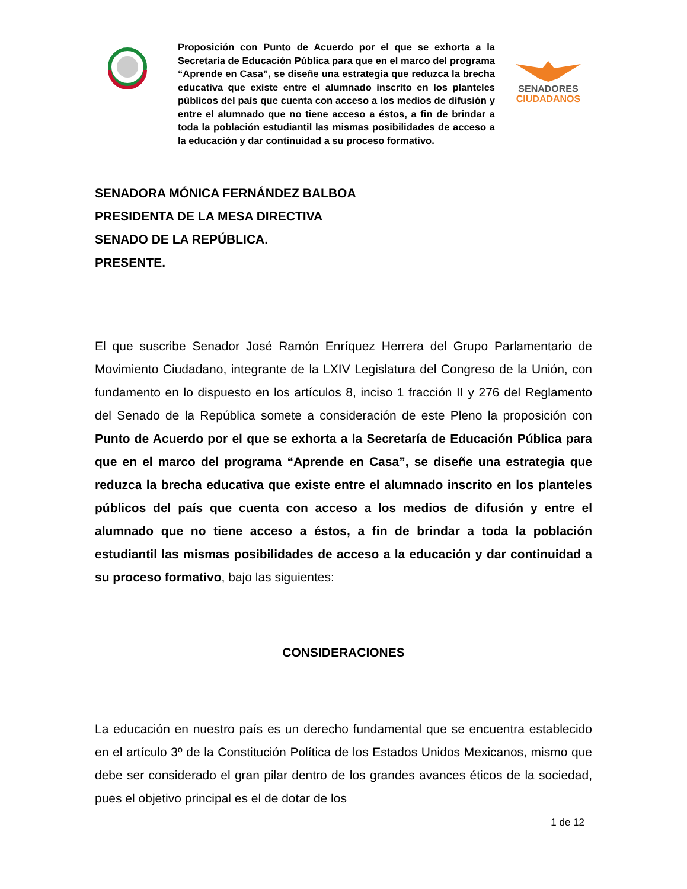Proposición con Punto de Acuerdo por el que se exhorta a la Secretaría de Educación Pública para que en el marco del programa “Aprende en Casa”, se diseñe una estrategia que reduzca la brecha educativa que existe entre el alumnado inscrito en los planteles públicos del país que cuenta con acceso a los medios de difusión y entre el alumnado que no tiene acceso a éstos, a fin de brindar a toda la población estudiantil las mismas posibilidades de acceso a la educación y dar continuidad a su proceso formativo.
SENADORES
CIUDADANOS
SENADORA MÓNICA FERNÁNDEZ BALBOA
PRESIDENTA DE LA MESA DIRECTIVA
SENADO DE LA REPÚBLICA.
PRESENTE.
El que suscribe Senador José Ramón Enríquez Herrera del Grupo Parlamentario de Movimiento Ciudadano, integrante de la LXIV Legislatura del Congreso de la Unión, con fundamento en lo dispuesto en los artículos 8, inciso 1 fracción II y 276 del Reglamento del Senado de la República somete a consideración de este Pleno la proposición con Punto de Acuerdo por el que se exhorta a la Secretaría de Educación Pública para que en el marco del programa “Aprende en Casa”, se diseñe una estrategia que reduzca la brecha educativa que existe entre el alumnado inscrito en los planteles públicos del país que cuenta con acceso a los medios de difusión y entre el alumnado que no tiene acceso a éstos, a fin de brindar a toda la población estudiantil las mismas posibilidades de acceso a la educación y dar continuidad a su proceso formativo, bajo las siguientes:
CONSIDERACIONES
La educación en nuestro país es un derecho fundamental que se encuentra establecido en el artículo 3º de la Constitución Política de los Estados Unidos Mexicanos, mismo que debe ser considerado el gran pilar dentro de los grandes avances éticos de la sociedad, pues el objetivo principal es el de dotar de los
1 de 12